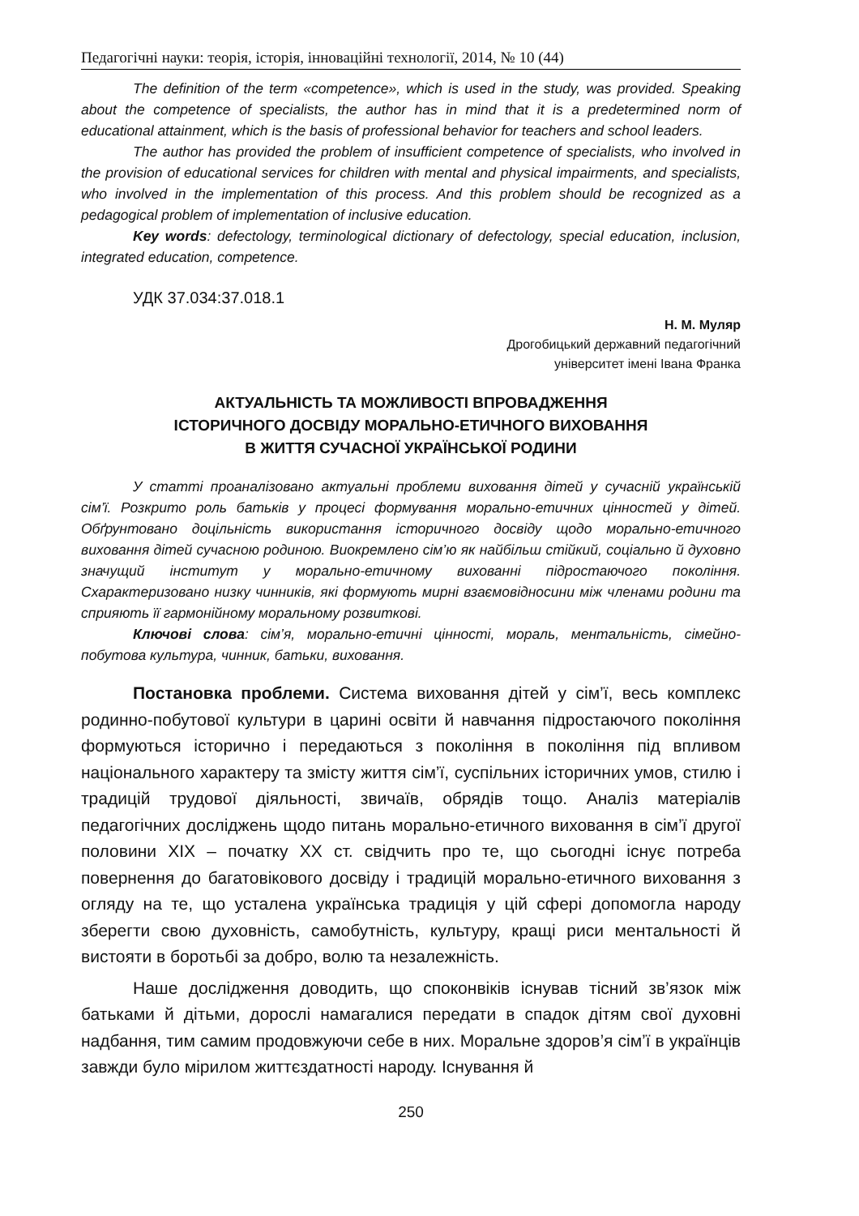Педагогічні науки: теорія, історія, інноваційні технології, 2014, № 10 (44)
The definition of the term «competence», which is used in the study, was provided. Speaking about the competence of specialists, the author has in mind that it is a predetermined norm of educational attainment, which is the basis of professional behavior for teachers and school leaders.
The author has provided the problem of insufficient competence of specialists, who involved in the provision of educational services for children with mental and physical impairments, and specialists, who involved in the implementation of this process. And this problem should be recognized as a pedagogical problem of implementation of inclusive education.
Key words: defectology, terminological dictionary of defectology, special education, inclusion, integrated education, competence.
УДК 37.034:37.018.1
Н. М. Муляр
Дрогобицький державний педагогічний
університет імені Івана Франка
АКТУАЛЬНІСТЬ ТА МОЖЛИВОСТІ ВПРОВАДЖЕННЯ
ІСТОРИЧНОГО ДОСВІДУ МОРАЛЬНО-ЕТИЧНОГО ВИХОВАННЯ
В ЖИТТЯ СУЧАСНОЇ УКРАЇНСЬКОЇ РОДИНИ
У статті проаналізовано актуальні проблеми виховання дітей у сучасній українській сім’ї. Розкрито роль батьків у процесі формування морально-етичних цінностей у дітей. Обґрунтовано доцільність використання історичного досвіду щодо морально-етичного виховання дітей сучасною родиною. Виокремлено сім’ю як найбільш стійкий, соціально й духовно значущий інститут у морально-етичному вихованні підростаючого покоління. Схарактеризовано низку чинників, які формують мирні взаємовідносини між членами родини та сприяють її гармонійному моральному розвиткові.
Ключові слова: сім’я, морально-етичні цінності, мораль, ментальність, сімейно-побутова культура, чинник, батьки, виховання.
Постановка проблеми. Система виховання дітей у сім’ї, весь комплекс родинно-побутової культури в царині освіти й навчання підростаючого покоління формуються історично і передаються з покоління в покоління під впливом національного характеру та змісту життя сім’ї, суспільних історичних умов, стилю і традицій трудової діяльності, звичаїв, обрядів тощо. Аналіз матеріалів педагогічних досліджень щодо питань морально-етичного виховання в сім’ї другої половини XIX – початку XX ст. свідчить про те, що сьогодні існує потреба повернення до багатовікового досвіду і традицій морально-етичного виховання з огляду на те, що усталена українська традиція у цій сфері допомогла народу зберегти свою духовність, самобутність, культуру, кращі риси ментальності й вистояти в боротьбі за добро, волю та незалежність.
Наше дослідження доводить, що споконвіків існував тісний зв’язок між батьками й дітьми, дорослі намагалися передати в спадок дітям свої духовні надбання, тим самим продовжуючи себе в них. Моральне здоров’я сім’ї в українців завжди було мірилом життєздатності народу. Існування й
250